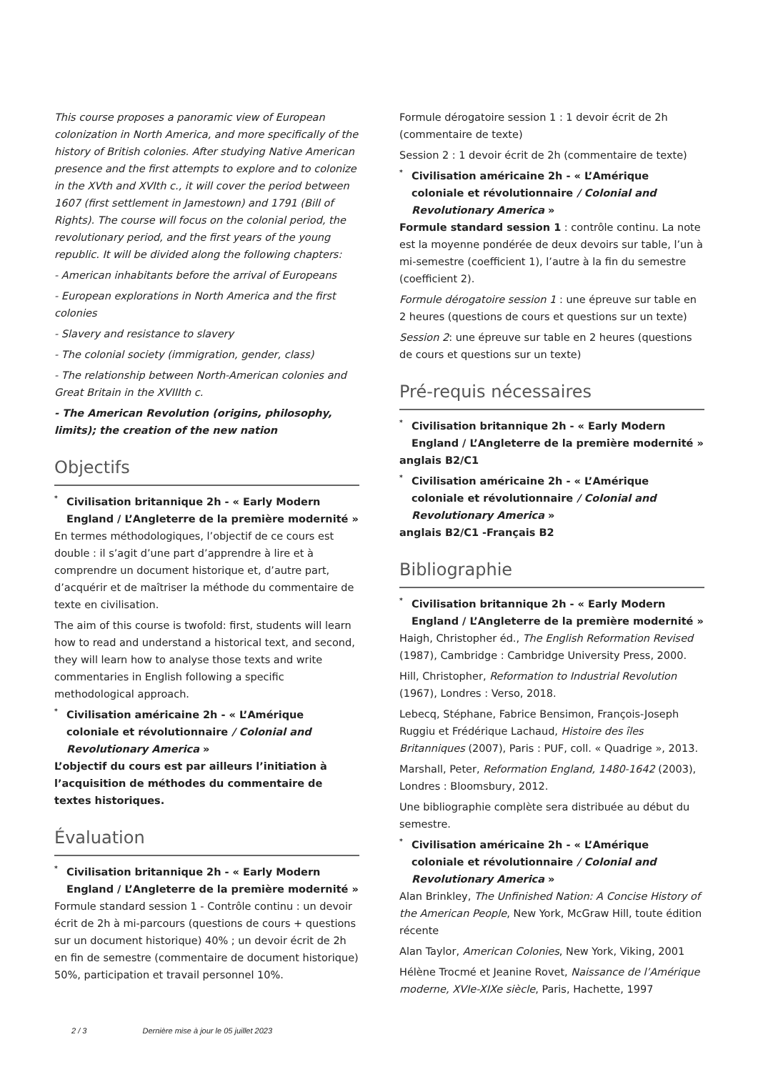This course proposes a panoramic view of European colonization in North America, and more specifically of the history of British colonies. After studying Native American presence and the first attempts to explore and to colonize in the XVth and XVIth c., it will cover the period between 1607 (first settlement in Jamestown) and 1791 (Bill of Rights). The course will focus on the colonial period, the revolutionary period, and the first years of the young republic. It will be divided along the following chapters:
- American inhabitants before the arrival of Europeans
- European explorations in North America and the first colonies
- Slavery and resistance to slavery
- The colonial society (immigration, gender, class)
- The relationship between North-American colonies and Great Britain in the XVIIIth c.
- The American Revolution (origins, philosophy, limits); the creation of the new nation
Objectifs
<sup>*</sup> Civilisation britannique 2h - « Early Modern England / L’Angleterre de la première modernité »
En termes méthodologiques, l’objectif de ce cours est double : il s’agit d’une part d’apprendre à lire et à comprendre un document historique et, d’autre part, d’acquérir et de maîtriser la méthode du commentaire de texte en civilisation.
The aim of this course is twofold: first, students will learn how to read and understand a historical text, and second, they will learn how to analyse those texts and write commentaries in English following a specific methodological approach.
<sup>*</sup> Civilisation américaine 2h - « L’Amérique coloniale et révolutionnaire / Colonial and Revolutionary America »
L’objectif du cours est par ailleurs l’initiation à l’acquisition de méthodes du commentaire de textes historiques.
Évaluation
<sup>*</sup> Civilisation britannique 2h - « Early Modern England / L’Angleterre de la première modernité »
Formule standard session 1 - Contrôle continu : un devoir écrit de 2h à mi-parcours (questions de cours + questions sur un document historique) 40% ; un devoir écrit de 2h en fin de semestre (commentaire de document historique) 50%, participation et travail personnel 10%.
Formule dérogatoire session 1 : 1 devoir écrit de 2h (commentaire de texte)
Session 2 : 1 devoir écrit de 2h (commentaire de texte)
<sup>*</sup> Civilisation américaine 2h - « L’Amérique coloniale et révolutionnaire / Colonial and Revolutionary America »
Formule standard session 1 : contrôle continu. La note est la moyenne pondérée de deux devoirs sur table, l’un à mi-semestre (coefficient 1), l’autre à la fin du semestre (coefficient 2).
Formule dérogatoire session 1 : une épreuve sur table en 2 heures (questions de cours et questions sur un texte)
Session 2: une épreuve sur table en 2 heures (questions de cours et questions sur un texte)
Pré-requis nécessaires
<sup>*</sup> Civilisation britannique 2h - « Early Modern England / L’Angleterre de la première modernité »
anglais B2/C1
<sup>*</sup> Civilisation américaine 2h - « L’Amérique coloniale et révolutionnaire / Colonial and Revolutionary America »
anglais B2/C1 -Français B2
Bibliographie
<sup>*</sup> Civilisation britannique 2h - « Early Modern England / L’Angleterre de la première modernité »
Haigh, Christopher éd., The English Reformation Revised (1987), Cambridge : Cambridge University Press, 2000.
Hill, Christopher, Reformation to Industrial Revolution (1967), Londres : Verso, 2018.
Lebecq, Stéphane, Fabrice Bensimon, François-Joseph Ruggiu et Frédérique Lachaud, Histoire des îles Britanniques (2007), Paris : PUF, coll. « Quadrige », 2013.
Marshall, Peter, Reformation England, 1480-1642 (2003), Londres : Bloomsbury, 2012.
Une bibliographie complète sera distribuée au début du semestre.
<sup>*</sup> Civilisation américaine 2h - « L’Amérique coloniale et révolutionnaire / Colonial and Revolutionary America »
Alan Brinkley, The Unfinished Nation: A Concise History of the American People, New York, McGraw Hill, toute édition récente
Alan Taylor, American Colonies, New York, Viking, 2001
Hélène Trocmé et Jeanine Rovet, Naissance de l’Amérique moderne, XVIe-XIXe siècle, Paris, Hachette, 1997
2 / 3 Dernière mise à jour le 05 juillet 2023